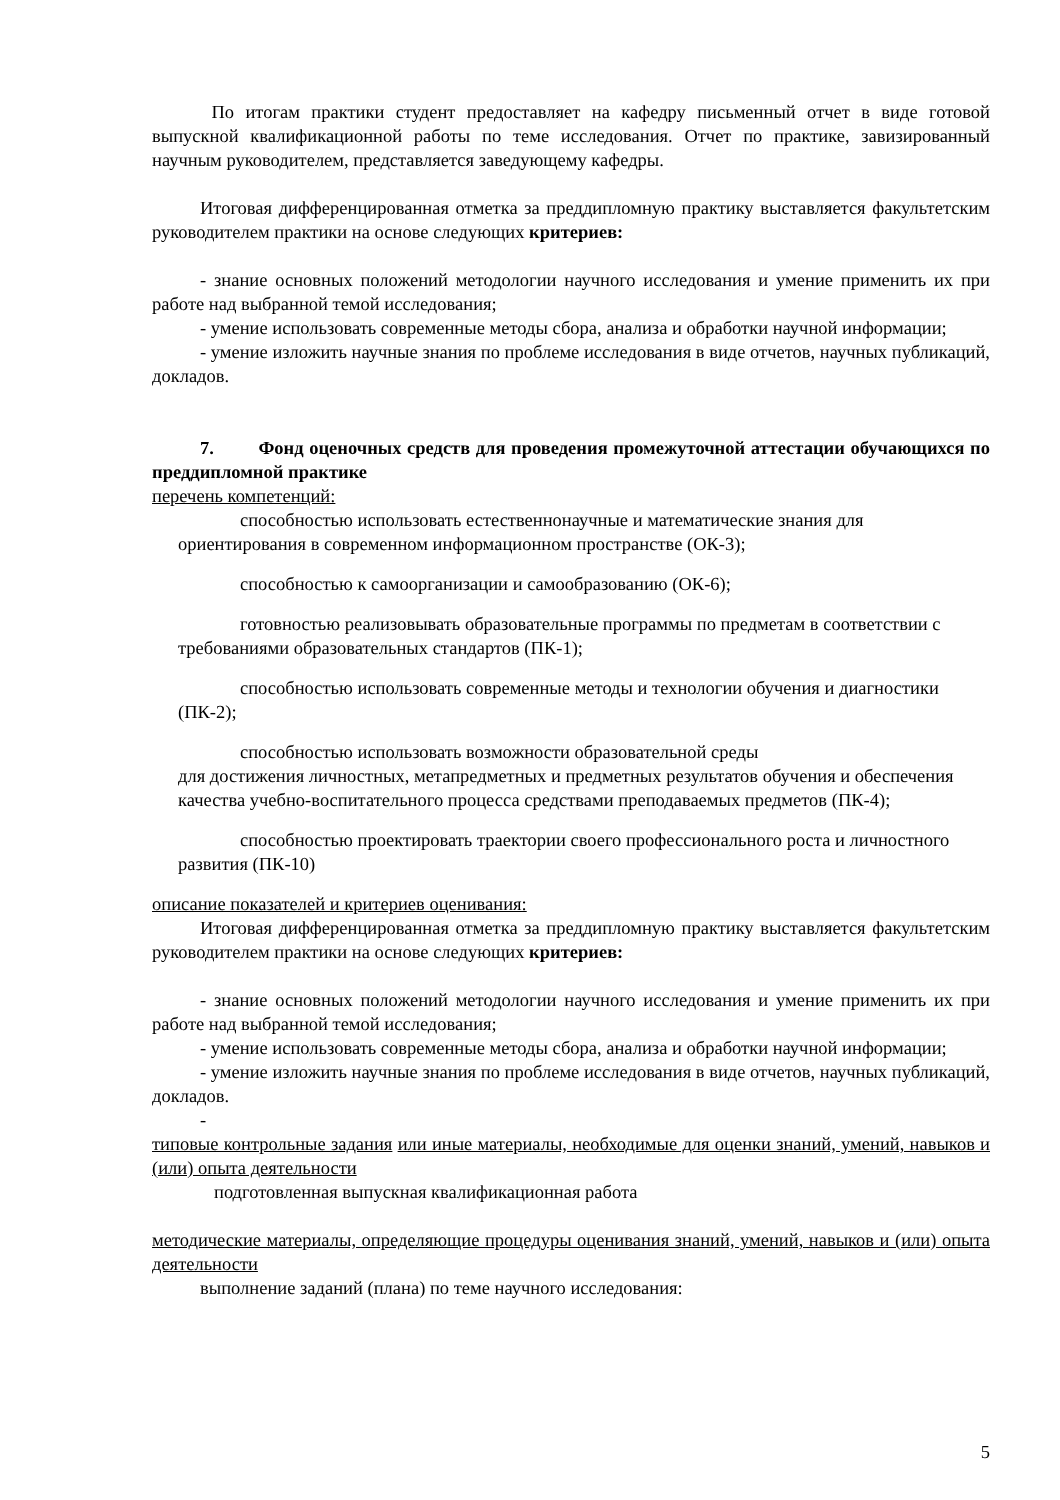По итогам практики студент предоставляет на кафедру письменный отчет в виде готовой выпускной квалификационной работы по теме исследования. Отчет по практике, завизированный научным руководителем, представляется заведующему кафедры.
Итоговая дифференцированная отметка за преддипломную практику выставляется факультетским руководителем практики на основе следующих критериев:
- знание основных положений методологии научного исследования и умение применить их при работе над выбранной темой исследования;
- умение использовать современные методы сбора, анализа и обработки научной информации;
- умение изложить научные знания по проблеме исследования в виде отчетов, научных публикаций, докладов.
7. Фонд оценочных средств для проведения промежуточной аттестации обучающихся по преддипломной практике
перечень компетенций:
способностью использовать естественнонаучные и математические знания для ориентирования в современном информационном пространстве (ОК-3);
способностью к самоорганизации и самообразованию (ОК-6);
готовностью реализовывать образовательные программы по предметам в соответствии с требованиями образовательных стандартов (ПК-1);
способностью использовать современные методы и технологии обучения и диагностики (ПК-2);
способностью использовать возможности образовательной среды
для достижения личностных, метапредметных и предметных результатов обучения и обеспечения качества учебно-воспитательного процесса средствами преподаваемых предметов (ПК-4);
способностью проектировать траектории своего профессионального роста и личностного развития (ПК-10)
описание показателей и критериев оценивания:
Итоговая дифференцированная отметка за преддипломную практику выставляется факультетским руководителем практики на основе следующих критериев:
- знание основных положений методологии научного исследования и умение применить их при работе над выбранной темой исследования;
- умение использовать современные методы сбора, анализа и обработки научной информации;
- умение изложить научные знания по проблеме исследования в виде отчетов, научных публикаций, докладов.
-
типовые контрольные задания или иные материалы, необходимые для оценки знаний, умений, навыков и (или) опыта деятельности
подготовленная выпускная квалификационная работа
методические материалы, определяющие процедуры оценивания знаний, умений, навыков и (или) опыта деятельности
выполнение заданий (плана) по теме научного исследования:
5